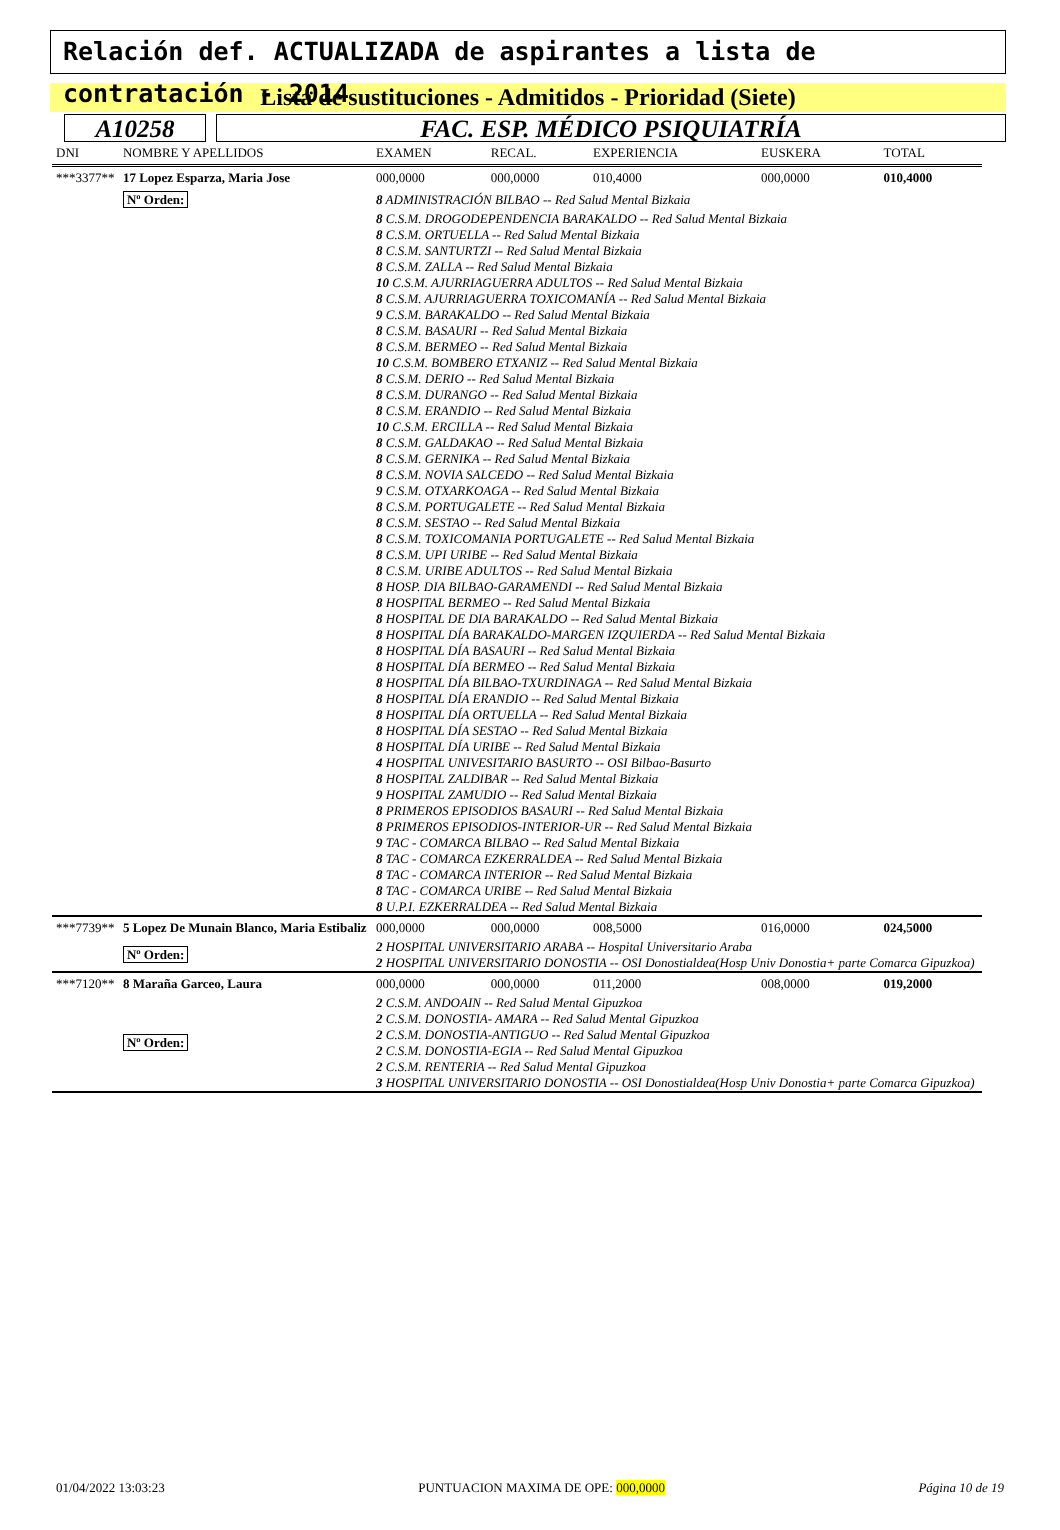Relación def. ACTUALIZADA de aspirantes a lista de contratación - 2014
Lista de sustituciones - Admitidos - Prioridad (Siete)
A10258 FAC. ESP. MÉDICO PSIQUIATRÍA
| DNI | NOMBRE Y APELLIDOS | | EXAMEN | RECAL. | EXPERIENCIA | EUSKERA | TOTAL |
| --- | --- | --- | --- | --- | --- | --- | --- |
| ***3377** | 17 Lopez Esparza, Maria Jose | | 000,0000 | 000,0000 | 010,4000 | 000,0000 | 010,4000 |
| | Nº Orden: | 8 ADMINISTRACIÓN BILBAO -- Red Salud Mental Bizkaia | | | | | |
| | | 8 C.S.M. DROGODEPENDENCIA BARAKALDO -- Red Salud Mental Bizkaia 8 C.S.M. ORTUELLA -- Red Salud Mental Bizkaia 8 C.S.M. SANTURTZI -- Red Salud Mental Bizkaia 8 C.S.M. ZALLA -- Red Salud Mental Bizkaia 10 C.S.M. AJURRIAGUERRA ADULTOS -- Red Salud Mental Bizkaia 8 C.S.M. AJURRIAGUERRA TOXICOMANÍA -- Red Salud Mental Bizkaia 9 C.S.M. BARAKALDO -- Red Salud Mental Bizkaia 8 C.S.M. BASAURI -- Red Salud Mental Bizkaia 8 C.S.M. BERMEO -- Red Salud Mental Bizkaia 10 C.S.M. BOMBERO ETXANIZ -- Red Salud Mental Bizkaia 8 C.S.M. DERIO -- Red Salud Mental Bizkaia 8 C.S.M. DURANGO -- Red Salud Mental Bizkaia 8 C.S.M. ERANDIO -- Red Salud Mental Bizkaia 10 C.S.M. ERCILLA -- Red Salud Mental Bizkaia 8 C.S.M. GALDAKAO -- Red Salud Mental Bizkaia 8 C.S.M. GERNIKA -- Red Salud Mental Bizkaia 8 C.S.M. NOVIA SALCEDO -- Red Salud Mental Bizkaia 9 C.S.M. OTXARKOAGA -- Red Salud Mental Bizkaia 8 C.S.M. PORTUGALETE -- Red Salud Mental Bizkaia 8 C.S.M. SESTAO -- Red Salud Mental Bizkaia 8 C.S.M. TOXICOMANIA PORTUGALETE -- Red Salud Mental Bizkaia 8 C.S.M. UPI URIBE -- Red Salud Mental Bizkaia 8 C.S.M. URIBE ADULTOS -- Red Salud Mental Bizkaia 8 HOSP. DIA BILBAO-GARAMENDI -- Red Salud Mental Bizkaia 8 HOSPITAL BERMEO -- Red Salud Mental Bizkaia 8 HOSPITAL DE DIA BARAKALDO -- Red Salud Mental Bizkaia 8 HOSPITAL DÍA BARAKALDO-MARGEN IZQUIERDA -- Red Salud Mental Bizkaia 8 HOSPITAL DÍA BASAURI -- Red Salud Mental Bizkaia 8 HOSPITAL DÍA BERMEO -- Red Salud Mental Bizkaia 8 HOSPITAL DÍA BILBAO-TXURDINAGA -- Red Salud Mental Bizkaia 8 HOSPITAL DÍA ERANDIO -- Red Salud Mental Bizkaia 8 HOSPITAL DÍA ORTUELLA -- Red Salud Mental Bizkaia 8 HOSPITAL DÍA SESTAO -- Red Salud Mental Bizkaia 8 HOSPITAL DÍA URIBE -- Red Salud Mental Bizkaia 4 HOSPITAL UNIVESITARIO BASURTO -- OSI Bilbao-Basurto 8 HOSPITAL ZALDIBAR -- Red Salud Mental Bizkaia 9 HOSPITAL ZAMUDIO -- Red Salud Mental Bizkaia 8 PRIMEROS EPISODIOS BASAURI -- Red Salud Mental Bizkaia 8 PRIMEROS EPISODIOS-INTERIOR-UR -- Red Salud Mental Bizkaia 9 TAC - COMARCA BILBAO -- Red Salud Mental Bizkaia 8 TAC - COMARCA EZKERRALDEA -- Red Salud Mental Bizkaia 8 TAC - COMARCA INTERIOR -- Red Salud Mental Bizkaia 8 TAC - COMARCA URIBE -- Red Salud Mental Bizkaia 8 U.P.I. EZKERRALDEA -- Red Salud Mental Bizkaia | | | | | |
| ***7739** | 5 Lopez De Munain Blanco, Maria Estibaliz | | 000,0000 | 000,0000 | 008,5000 | 016,0000 | 024,5000 |
| | Nº Orden: | 2 HOSPITAL UNIVERSITARIO ARABA -- Hospital Universitario Araba 2 HOSPITAL UNIVERSITARIO DONOSTIA -- OSI Donostialdea(Hosp Univ Donostia+ parte Comarca Gipuzkoa) | | | | | |
| ***7120** | 8 Maraña Garceo, Laura | | 000,0000 | 000,0000 | 011,2000 | 008,0000 | 019,2000 |
| | Nº Orden: | 2 C.S.M. ANDOAIN -- Red Salud Mental Gipuzkoa 2 C.S.M. DONOSTIA- AMARA -- Red Salud Mental Gipuzkoa 2 C.S.M. DONOSTIA-ANTIGUO -- Red Salud Mental Gipuzkoa 2 C.S.M. DONOSTIA-EGIA -- Red Salud Mental Gipuzkoa 2 C.S.M. RENTERIA -- Red Salud Mental Gipuzkoa 3 HOSPITAL UNIVERSITARIO DONOSTIA -- OSI Donostialdea(Hosp Univ Donostia+ parte Comarca Gipuzkoa) | | | | | |
01/04/2022 13:03:23 PUNTUACION MAXIMA DE OPE: 000,0000 Página 10 de 19